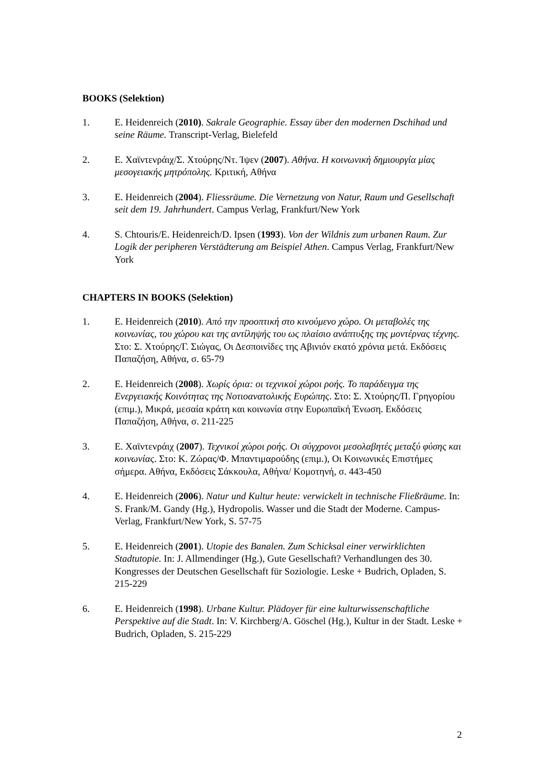BOOKS (Selektion)
1. E. Heidenreich (2010). Sakrale Geographie. Essay über den modernen Dschihad und seine Räume. Transcript-Verlag, Bielefeld
2. Ε. Χαϊντενράιχ/Σ. Χτούρης/Ντ. Ίψεν (2007). Αθήνα. Η κοινωνική δημιουργία μίας μεσογειακής μητρόπολης. Κριτική, Αθήνα
3. E. Heidenreich (2004). Fliessräume. Die Vernetzung von Natur, Raum und Gesellschaft seit dem 19. Jahrhundert. Campus Verlag, Frankfurt/New York
4. S. Chtouris/E. Heidenreich/D. Ipsen (1993). Von der Wildnis zum urbanen Raum. Zur Logik der peripheren Verstädterung am Beispiel Athen. Campus Verlag, Frankfurt/New York
CHAPTERS IN BOOKS (Selektion)
1. E. Heidenreich (2010). Από την προοπτική στο κινούμενο χώρο. Οι μεταβολές της κοινωνίας, του χώρου και της αντίληψής του ως πλαίσιο ανάπτυξης της μοντέρνας τέχνης. Στο: Σ. Χτούρης/Γ. Σιώγας, Οι Δεσποινίδες της Αβινιόν εκατό χρόνια μετά. Εκδόσεις Παπαζήση, Αθήνα, σ. 65-79
2. E. Heidenreich (2008). Χωρίς όρια: οι τεχνικοί χώροι ροής. Το παράδειγμα της Ενεργειακής Κοινότητας της Νοτιοανατολικής Ευρώπης. Στο: Σ. Χτούρης/Π. Γρηγορίου (επιμ.), Μικρά, μεσαία κράτη και κοινωνία στην Ευρωπαϊκή Ένωση. Εκδόσεις Παπαζήση, Αθήνα, σ. 211-225
3. Ε. Χαϊντενράιχ (2007). Τεχνικοί χώροι ροής. Οι σύγχρονοι μεσολαβητές μεταξύ φύσης και κοινωνίας. Στο: Κ. Ζώρας/Φ. Μπαντιμαρούδης (επιμ.), Οι Κοινωνικές Επιστήμες σήμερα. Αθήνα, Εκδόσεις Σάκκουλα, Αθήνα/ Κομοτηνή, σ. 443-450
4. E. Heidenreich (2006). Natur und Kultur heute: verwickelt in technische Fließräume. In: S. Frank/M. Gandy (Hg.), Hydropolis. Wasser und die Stadt der Moderne. Campus-Verlag, Frankfurt/New York, S. 57-75
5. E. Heidenreich (2001). Utopie des Banalen. Zum Schicksal einer verwirklichten Stadtutopie. In: J. Allmendinger (Hg.), Gute Gesellschaft? Verhandlungen des 30. Kongresses der Deutschen Gesellschaft für Soziologie. Leske + Budrich, Opladen, S. 215-229
6. E. Heidenreich (1998). Urbane Kultur. Plädoyer für eine kulturwissenschaftliche Perspektive auf die Stadt. In: V. Kirchberg/A. Göschel (Hg.), Kultur in der Stadt. Leske + Budrich, Opladen, S. 215-229
2